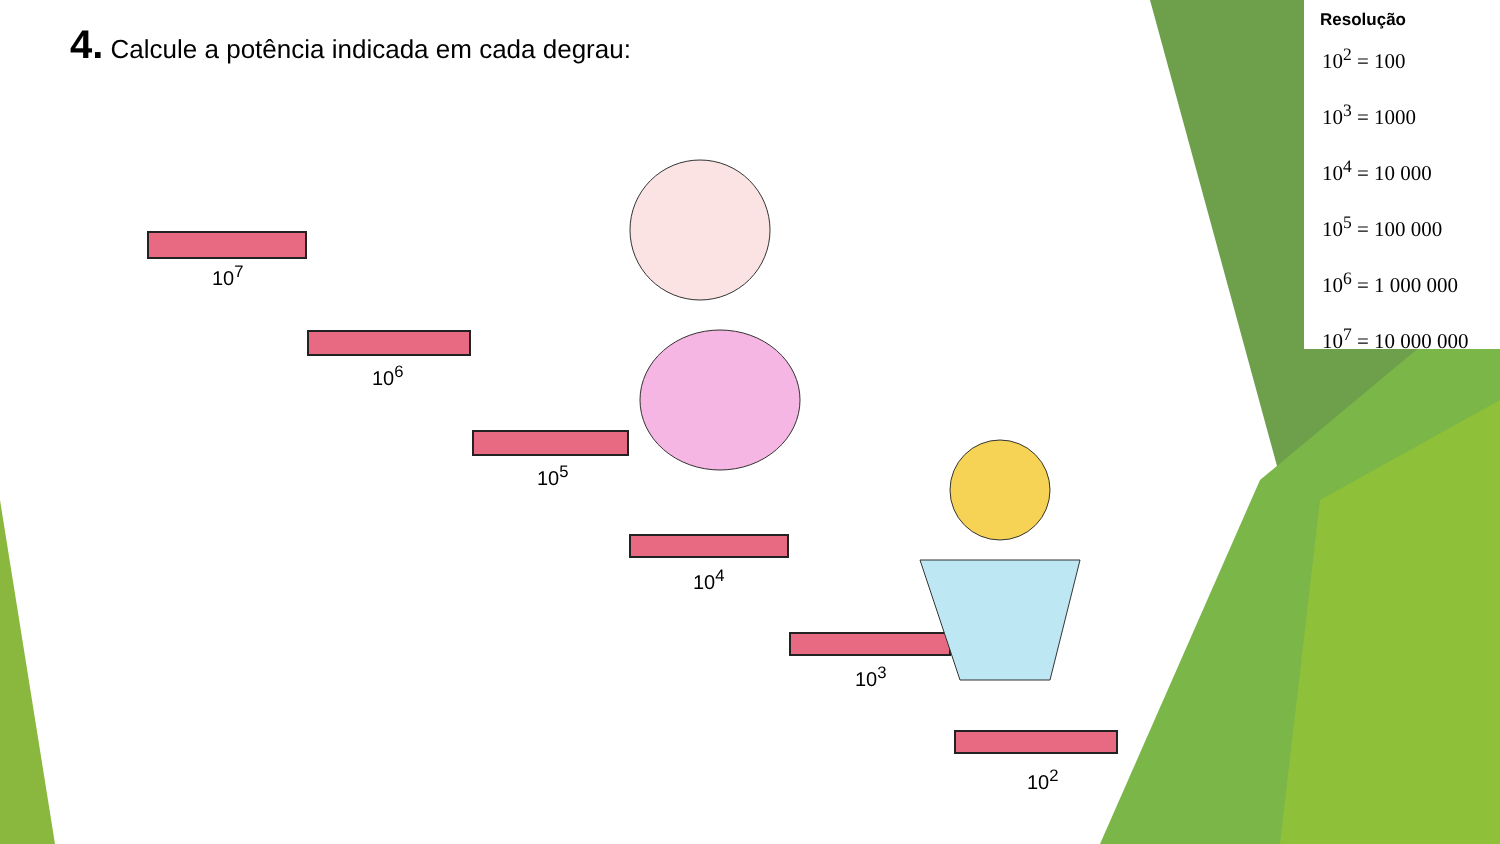4. Calcule a potência indicada em cada degrau:
10<sup>7</sup>
10<sup>6</sup>
10<sup>5</sup>
10<sup>4</sup>
10<sup>3</sup>
10<sup>2</sup>
Resolução
10<sup>2</sup> = 100
10<sup>3</sup> = 1000
10<sup>4</sup> = 10 000
10<sup>5</sup> = 100 000
10<sup>6</sup> = 1 000 000
10<sup>7</sup> = 10 000 000